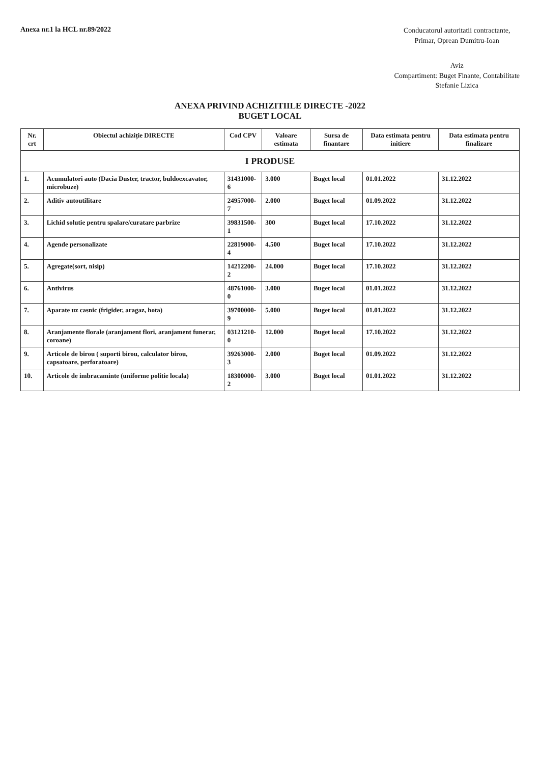Anexa nr.1 la HCL nr.89/2022
Conducatorul autoritatii contractante,
Primar, Oprean Dumitru-Ioan
Aviz
Compartiment: Buget Finante, Contabilitate
Stefanie Lizica
ANEXA PRIVIND ACHIZITIILE DIRECTE -2022
BUGET LOCAL
| Nr. crt | Obiectul achiziție DIRECTE | Cod CPV | Valoare estimata | Sursa de finantare | Data estimata pentru initiere | Data estimata pentru finalizare |
| --- | --- | --- | --- | --- | --- | --- |
| I PRODUSE | | | | | | |
| 1. | Acumulatori auto (Dacia Duster, tractor, buldoexcavator, microbuze) | 31431000-6 | 3.000 | Buget local | 01.01.2022 | 31.12.2022 |
| 2. | Aditiv autoutilitare | 24957000-7 | 2.000 | Buget local | 01.09.2022 | 31.12.2022 |
| 3. | Lichid solutie pentru spalare/curatare parbrize | 39831500-1 | 300 | Buget local | 17.10.2022 | 31.12.2022 |
| 4. | Agende personalizate | 22819000-4 | 4.500 | Buget local | 17.10.2022 | 31.12.2022 |
| 5. | Agregate(sort, nisip) | 14212200-2 | 24.000 | Buget local | 17.10.2022 | 31.12.2022 |
| 6. | Antivirus | 48761000-0 | 3.000 | Buget local | 01.01.2022 | 31.12.2022 |
| 7. | Aparate uz casnic (frigider, aragaz, hota) | 39700000-9 | 5.000 | Buget local | 01.01.2022 | 31.12.2022 |
| 8. | Aranjamente florale (aranjament flori, aranjament funerar, coroane) | 03121210-0 | 12.000 | Buget local | 17.10.2022 | 31.12.2022 |
| 9. | Articole de birou ( suporti birou, calculator birou, capsatoare, perforatoare) | 39263000-3 | 2.000 | Buget local | 01.09.2022 | 31.12.2022 |
| 10. | Articole de imbracaminte (uniforme politie locala) | 18300000-2 | 3.000 | Buget local | 01.01.2022 | 31.12.2022 |